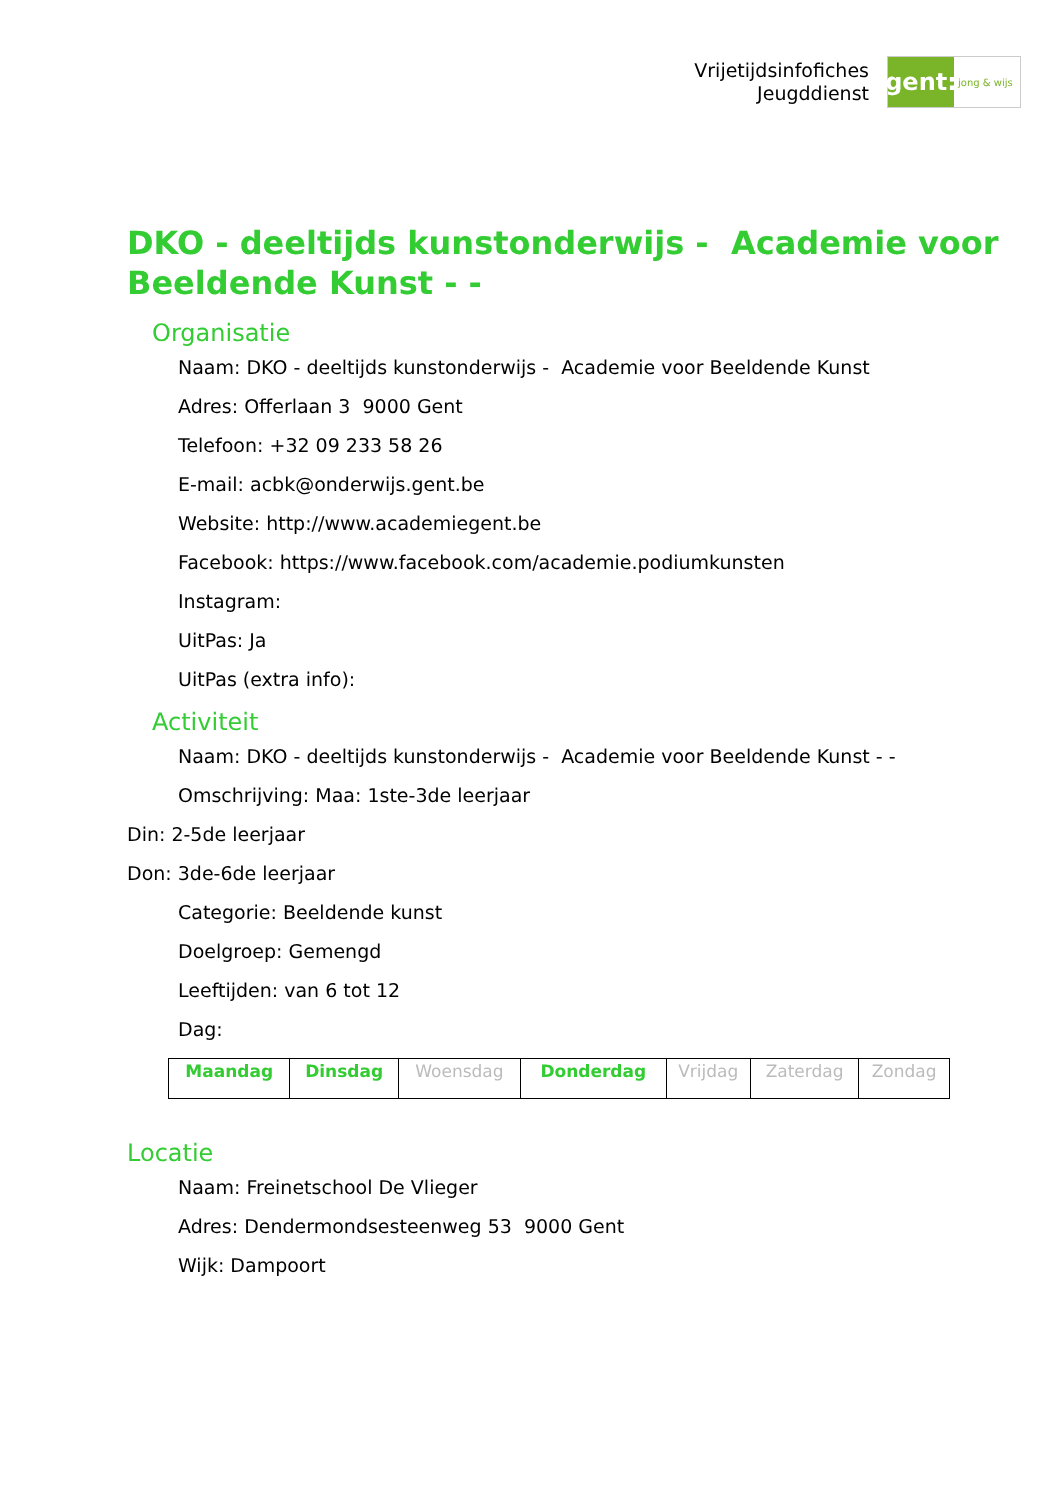Vrijetijdsinfofiches
Jeugddienst
gent:
jong & wijs
DKO - deeltijds kunstonderwijs - Academie voor Beeldende Kunst - -
Organisatie
Naam: DKO - deeltijds kunstonderwijs - Academie voor Beeldende Kunst
Adres: Offerlaan 3 9000 Gent
Telefoon: +32 09 233 58 26
E-mail: acbk@onderwijs.gent.be
Website: http://www.academiegent.be
Facebook: https://www.facebook.com/academie.podiumkunsten
Instagram:
UitPas: Ja
UitPas (extra info):
Activiteit
Naam: DKO - deeltijds kunstonderwijs - Academie voor Beeldende Kunst - -
Omschrijving: Maa: 1ste-3de leerjaar
Din: 2-5de leerjaar
Don: 3de-6de leerjaar
Categorie: Beeldende kunst
Doelgroep: Gemengd
Leeftijden: van 6 tot 12
Dag:
| Maandag | Dinsdag | Woensdag | Donderdag | Vrijdag | Zaterdag | Zondag |
Locatie
Naam: Freinetschool De Vlieger
Adres: Dendermondsesteenweg 53 9000 Gent
Wijk: Dampoort